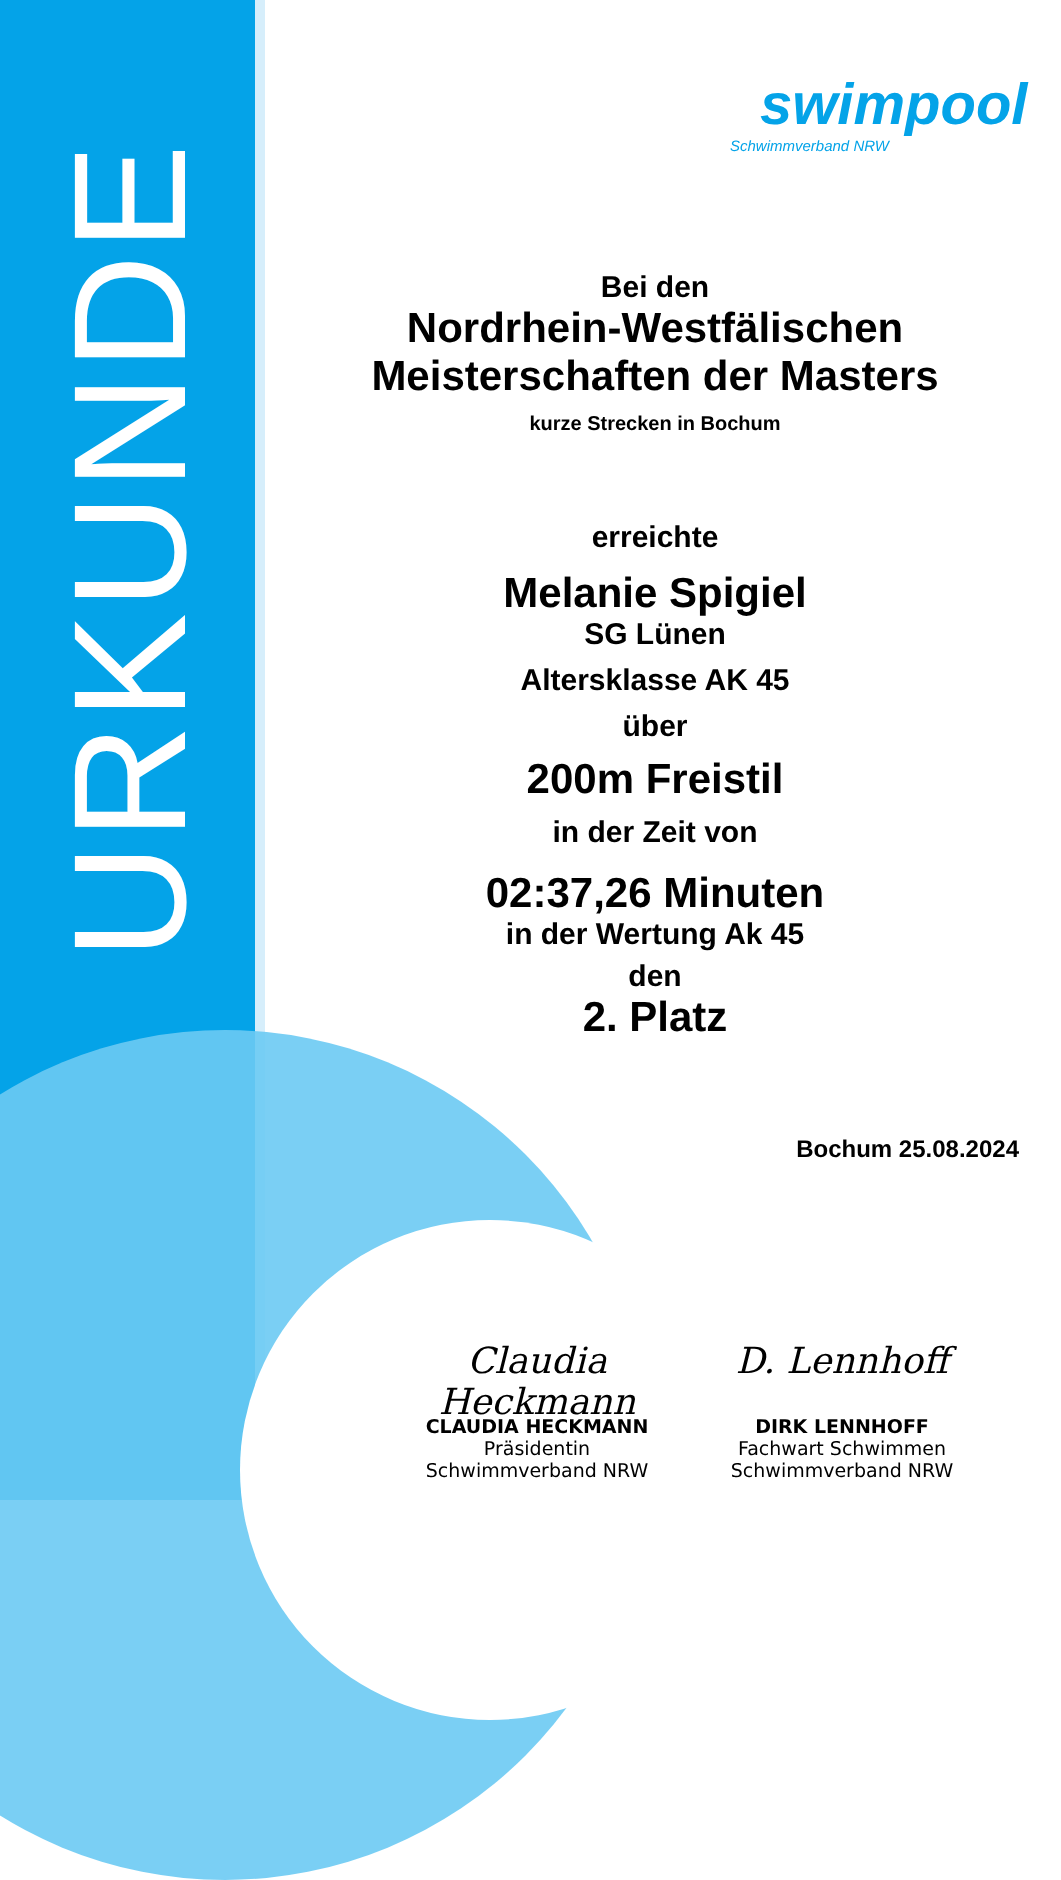URKUNDE
swimpool
Schwimmverband NRW
Bei den
Nordrhein-Westfälischen
Meisterschaften der Masters
kurze Strecken in Bochum
erreichte
Melanie Spigiel
SG Lünen
Altersklasse AK 45
über
200m Freistil
in der Zeit von
02:37,26 Minuten
in der Wertung Ak 45
den
2. Platz
Bochum 25.08.2024
Claudia Heckmann
CLAUDIA HECKMANN
Präsidentin
Schwimmverband NRW
D. Lennhoff
DIRK LENNHOFF
Fachwart Schwimmen
Schwimmverband NRW